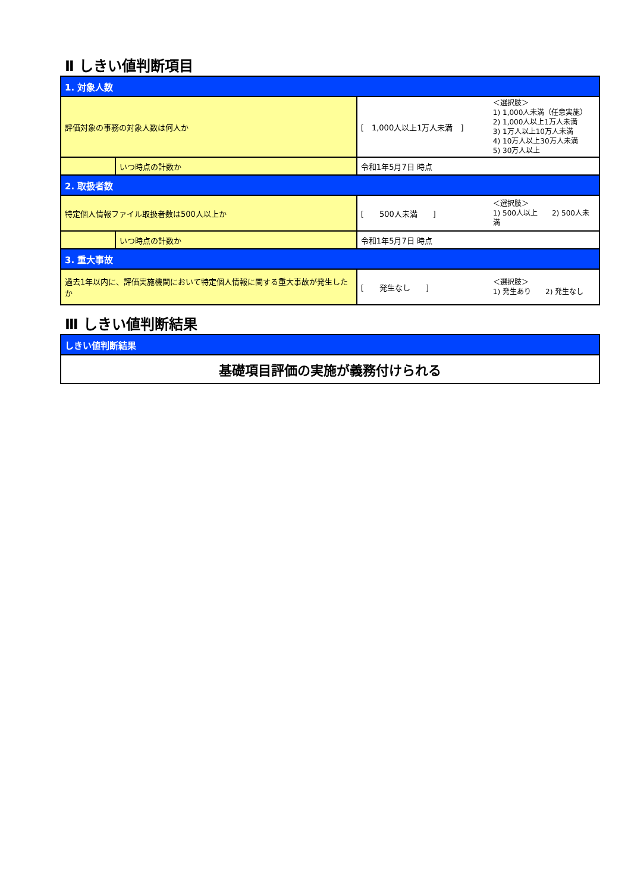Ⅱ しきい値判断項目
| 1. 対象人数 | | | |
| 評価対象の事務の対象人数は何人か | | [ 1,000人以上1万人未満 ] | ＜選択肢＞ 1) 1,000人未満（任意実施） 2) 1,000人以上1万人未満 3) 1万人以上10万人未満 4) 10万人以上30万人未満 5) 30万人以上 |
| | いつ時点の計数か | 令和1年5月7日 時点 | |
| 2. 取扱者数 | | | |
| 特定個人情報ファイル取扱者数は500人以上か | | [ 500人未満 ] | ＜選択肢＞ 1) 500人以上 2) 500人未満 |
| | いつ時点の計数か | 令和1年5月7日 時点 | |
| 3. 重大事故 | | | |
| 過去1年以内に、評価実施機関において特定個人情報に関する重大事故が発生したか | | [ 発生なし ] | ＜選択肢＞ 1) 発生あり 2) 発生なし |
Ⅲ しきい値判断結果
| しきい値判断結果 |
| 基礎項目評価の実施が義務付けられる |